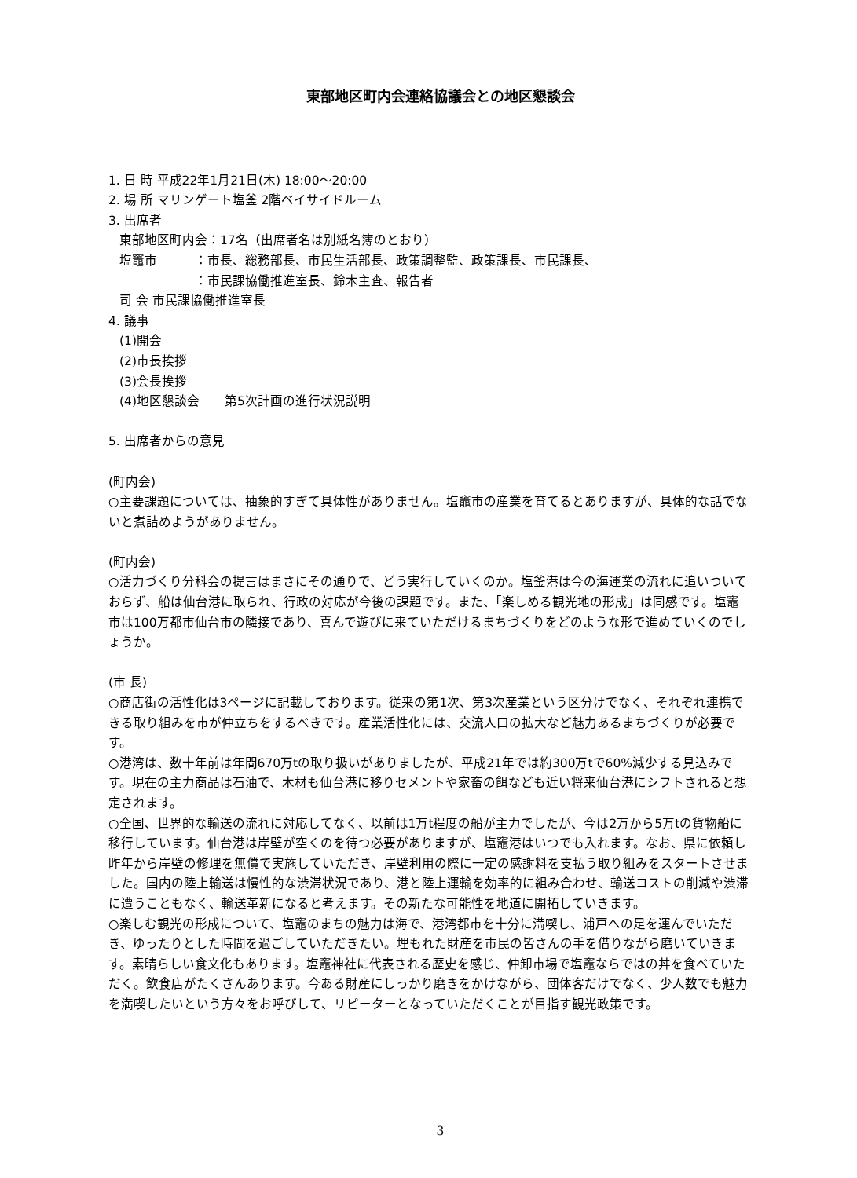東部地区町内会連絡協議会との地区懇談会
1. 日 時 平成22年1月21日(木) 18:00～20:00
2. 場 所 マリンゲート塩釜 2階ベイサイドルーム
3. 出席者
東部地区町内会：17名（出席者名は別紙名簿のとおり）
塩竈市　　　：市長、総務部長、市民生活部長、政策調整監、政策課長、市民課長、
　　　　　　：市民課協働推進室長、鈴木主査、報告者
司 会 市民課協働推進室長
4. 議事
(1)開会
(2)市長挨拶
(3)会長挨拶
(4)地区懇談会　　第5次計画の進行状況説明
5. 出席者からの意見
(町内会)
○主要課題については、抽象的すぎて具体性がありません。塩竈市の産業を育てるとありますが、具体的な話でないと煮詰めようがありません。
(町内会)
○活力づくり分科会の提言はまさにその通りで、どう実行していくのか。塩釜港は今の海運業の流れに追いついておらず、船は仙台港に取られ、行政の対応が今後の課題です。また、「楽しめる観光地の形成」は同感です。塩竈市は100万都市仙台市の隣接であり、喜んで遊びに来ていただけるまちづくりをどのような形で進めていくのでしょうか。
(市 長)
○商店街の活性化は3ページに記載しております。従来の第1次、第3次産業という区分けでなく、それぞれ連携できる取り組みを市が仲立ちをするべきです。産業活性化には、交流人口の拡大など魅力あるまちづくりが必要です。
○港湾は、数十年前は年間670万tの取り扱いがありましたが、平成21年では約300万tで60%減少する見込みです。現在の主力商品は石油で、木材も仙台港に移りセメントや家畜の餌なども近い将来仙台港にシフトされると想定されます。
○全国、世界的な輸送の流れに対応してなく、以前は1万t程度の船が主力でしたが、今は2万から5万tの貨物船に移行しています。仙台港は岸壁が空くのを待つ必要がありますが、塩竈港はいつでも入れます。なお、県に依頼し昨年から岸壁の修理を無償で実施していただき、岸壁利用の際に一定の感謝料を支払う取り組みをスタートさせました。国内の陸上輸送は慢性的な渋滞状況であり、港と陸上運輸を効率的に組み合わせ、輸送コストの削減や渋滞に遭うこともなく、輸送革新になると考えます。その新たな可能性を地道に開拓していきます。
○楽しむ観光の形成について、塩竈のまちの魅力は海で、港湾都市を十分に満喫し、浦戸への足を運んでいただき、ゆったりとした時間を過ごしていただきたい。埋もれた財産を市民の皆さんの手を借りながら磨いていきます。素晴らしい食文化もあります。塩竈神社に代表される歴史を感じ、仲卸市場で塩竈ならではの丼を食べていただく。飲食店がたくさんあります。今ある財産にしっかり磨きをかけながら、団体客だけでなく、少人数でも魅力を満喫したいという方々をお呼びして、リピーターとなっていただくことが目指す観光政策です。
3